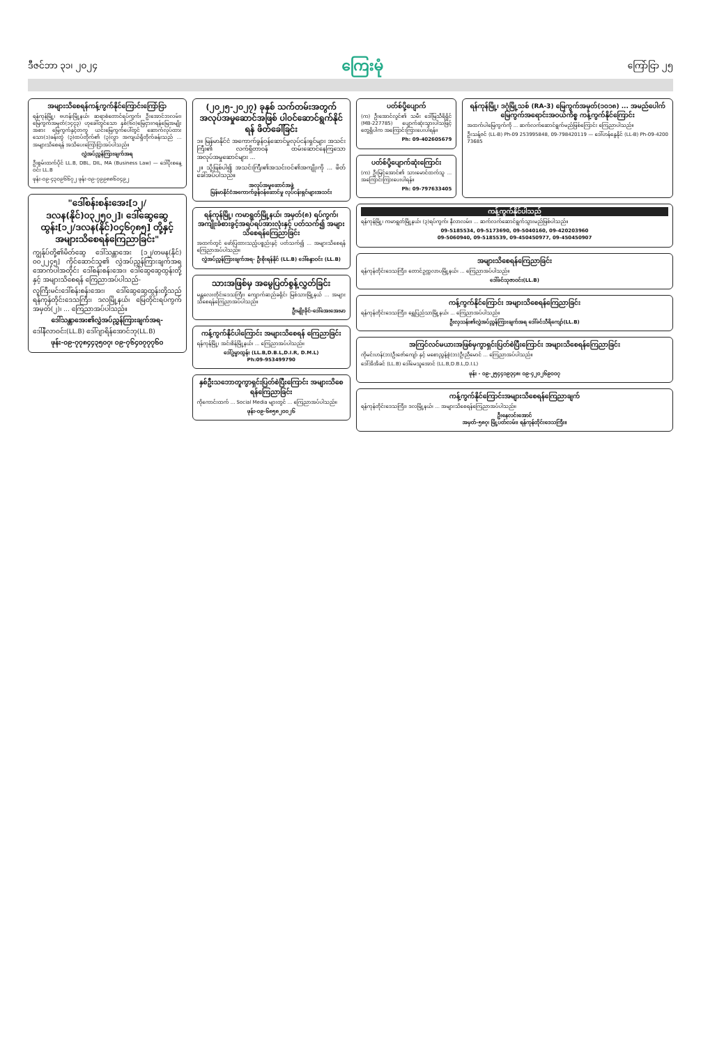ဒီဇင်ဘာ ၃၁၊ ၂၀၂၄ ကြေးမုံ ကြော်ငြာ ၂၅
အများသိစေရန်ကန့်ကွက်နိုင်ကြောင်းကြော်ငြာ
ရန်ကုန်မြို့၊ ဗဟန်းမြို့နယ်၊ ဆရာစံတောင်ရပ်ကွက်၊ ဦးအောင်ဘလမ်း၊ မြေကွက်အမှတ်(၁၄၄၃) ဟုခေါ်တွင်သော နှစ်(၆၀)မြေငှားဂရန်မြေအမျိုးအစား မြေကွက်နှင့်တကွ ယင်းမြေကွက်ပေါ်တွင် ဆောက်လုပ်ထားသော(၁)ခန်းတွဲ (၃)ထပ်တိုက်၏ (၃)လွှာ အကျယ်ရှိတိုက်ခန်းသည် ... အများသိစေရန် အသိပေးကြော်ငြာအပ်ပါသည်။
လွှဲအပ်ညွှန်ကြားချက်အရ
ဦးစွမ်းထက်ပိုင် LL.B, DBL, DIL, MA (Business Law) — ဒေါ်ပိုးစနေ့ဝင်း LL.B
ဖုန်း-၀၉-၄၃၀၉၆၆၇၂ ဖုန်း-၀၉-၇၉၉၈၈၆၀၄၉၂
"ဒေါ်စန်းစန်းအေး[၁၂/ဒလန(နိုင်)၀၃၂၅၀၂]၊ ဒေါ်ဆွေဆွေထွန်း[၁၂/ဒလန(နိုင်)၀၄၆၇၈၅] တို့နှင့် အများသိစေရန်ကြေညာခြင်း"
ကျွန်ုပ်တို့၏မိတ်ဆွေ ဒေါ်သန္တာအေး [၁၂/တမန(နိုင်) ၀၀၂၂၄၅] ကိုင်ဆောင်သူ၏ လွှဲအပ်ညွှန်ကြားချက်အရ အောက်ပါအတိုင်း ဒေါ်စန်းစန်းအေး၊ ဒေါ်ဆွေဆွေထွန်းတို့နှင့် အများသိစေရန် ကြေညာအပ်ပါသည်-
လူကြီးမင်းဒေါ်စန်းစန်းအေး၊ ဒေါ်ဆွေဆွေထွန်းတို့သည် ရန်ကုန်တိုင်းဒေသကြီး၊ ဒလမြို့နယ်၊ မြေတိုင်းရပ်ကွက်အမှတ်(၂)၊ ... ကြေညာအပ်ပါသည်။
ဒေါ်သန္တာအေး၏လွှဲအပ်ညွှန်ကြားချက်အရ-
ဒေါ်နီလာဝင်း(LL.B) ဒေါ်ဂျာရိန်အောင်ဘု(LL.B)
ဖုန်း-၀၉-၇၇၈၄၄၃၅၀၇၊ ၀၉-၇၆၄၀၇၇၇၆၀
(၂၀၂၅-၂၀၂၇) ခုနှစ် သက်တမ်းအတွက် အလုပ်အမှုဆောင်အဖြစ် ပါဝင်ဆောင်ရွက်နိုင်ရန် ဖိတ်ခေါ်ခြင်း
၁။ မြန်မာနိုင်ငံ အကောက်ခွန်ဝန်ဆောင်မှုလုပ်ငန်းရှင်များ အသင်းကြီး၏ လက်ရှိတာဝန် ထမ်းဆောင်နေကြသော အလုပ်အမှုဆောင်များ ...
၂။ သို့ဖြစ်ပါ၍ အသင်းကြီး၏အသင်းဝင်၏အကျိုးကို ... ဖိတ်ခေါ်အပ်ပါသည်။
အလုပ်အမှုဆောင်အဖွဲ့
မြန်မာနိုင်ငံအကောက်ခွန်ဝန်ဆောင်မှု လုပ်ငန်းရှင်များအသင်း
ရန်ကုန်မြို့၊ ကမာရွတ်မြို့နယ်၊ အမှတ်(၈) ရပ်ကွက်၊ အကျိုးခံစားခွင့်အရပ်ရပ်အားလုံးနှင့် ပတ်သက်၍ အများသိစေရန်ကြေညာခြင်း
အထက်တွင် ဖော်ပြထားသည့်ပစ္စည်းနှင့် ပတ်သက်၍ ... အများသိစေရန် ကြေညာအပ်ပါသည်။
လွှဲအပ်ညွှန်ကြားချက်အရ- ဦးစိုးရန်နိုင် (LL.B) ဒေါ်စန္ဒာဝင်း (LL.B)
သားအဖြစ်မှ အမွေပြတ်စွန့်လွှတ်ခြင်း
မန္တလေးတိုင်းဒေသကြီး၊ ကျောက်ဆည်ခရိုင်၊ မြစ်သားမြို့နယ် ... အများသိစေရန်ကြေညာအပ်ပါသည်။
ဦးမျိုးခိုင်-ဒေါ်အေးအေးမာ
ကန့်ကွက်နိုင်ပါကြောင်း အများသိစေရန် ကြေညာခြင်း
ရန်ကုန်မြို့၊ အင်းစိန်မြို့နယ်၊ ... ကြေညာအပ်ပါသည်။
ဒေါ်ဥမ္မာထွန်း (LL.B,D.B.L,D.I.R, D.M.L)
Ph:09-953499790
နှစ်ဦးသဘောတူကွာရှင်းပြတ်စဲပြီးကြောင်း အများသိစေရန်ကြေညာခြင်း
ကိုကောင်းထက် ... Social Media များတွင် ... ကြေညာအပ်ပါသည်။
ဖုန်း-၀၉-၆၈၅၈၂၀၀၂၆
ပတ်စ်ပို့ပျောက်
(က) ဦးအောင်လွင်၏ သမီး ဒေါ်မြသီရိရိုင် (MB-227785) ပျောက်ဆုံးသွားပါသဖြင့် တွေ့ရှိပါက အကြောင်းကြားပေးပါရန်။
Ph: 09-402605679
ပတ်စ်ပို့ပျောက်ဆုံးကြောင်း
(က) ဦးမြင့်အောင်၏ သားမောင်ထက်သူ ... အကြောင်းကြားပေးပါရန်။
Ph: 09-797633405
ရန်ကုန်မြို့၊ ဒဂုံမြို့သစ် (RA-3) မြေကွက်အမှတ်(၁၀၁၈) ... အမည်ပေါက်မြေကွက်အရောင်းအဝယ်ကိစ္စ ကန့်ကွက်နိုင်ကြောင်း
အထက်ပါမြေကွက်ကို ... ဆက်လက်ဆောင်ရွက်မည်ဖြစ်ကြောင်း ကြေညာပါသည်။
ဦးသန့်ဇင် (LL-B) Ph-09 253995848, 09-798420119 — ဒေါ်ဟန်နွေနိုင် (LL-B) Ph-09-4200 73685
ကန့်ကွက်နိုင်ပါသည်
ရန်ကုန်မြို့၊ ကမာရွတ်မြို့နယ်၊ (၃)ရပ်ကွက်၊ နီလာလမ်း၊ ... ဆက်လက်ဆောင်ရွက်သွားမည်ဖြစ်ပါသည်။
09-5185534, 09-5173690, 09-5040160, 09-420203960
09-5060940, 09-5185539, 09-450450977, 09-450450907
အများသိစေရန်ကြေညာခြင်း
ရန်ကုန်တိုင်းဒေသကြီး၊ တောင်ဥက္ကလာပမြို့နယ်၊ ... ကြေညာအပ်ပါသည်။
ဒေါ်ခင်သုဇာဝင်း(LL.B)
ကန့်ကွက်နိုင်ကြောင်း အများသိစေရန်ကြေညာခြင်း
ရန်ကုန်တိုင်းဒေသကြီး၊ ရွှေပြည်သာမြို့နယ်၊ ... ကြေညာအပ်ပါသည်။
ဦးလှသန်း၏လွှဲအပ်ညွှန်ကြားချက်အရ ဒေါ်ခင်သီရိကျော်(LL.B)
အကြင်လင်မယားအဖြစ်မှကွာရှင်းပြတ်စဲပြီးကြောင်း အများသိစေရန်ကြေညာခြင်း
ကိုမင်းဟန်(ဘ)ဦးဇော်ကျော် နှင့် မစောညွှန့်စုံ(ဘ)ဦးညီမောင် ... ကြေညာအပ်ပါသည်။
ဒေါ်အိအိခင် (LL.B) ဒေါ်မေသူအောင် (LL.B,D.B.L,D.I.L)
ဖုန်း - ၀၉-၂၅၄၄၁၉၃၄၈၊ ၀၉-၄၂၀၂၆၉၀၀၇
ကန့်ကွက်နိုင်ကြောင်းအများသိစေရန်ကြေညာချက်
ရန်ကုန်တိုင်းဒေသကြီး၊ ဒလမြို့နယ်၊ ... အများသိစေရန်ကြေညာအပ်ပါသည်။
ဦးနေလင်းအောင်
အမှတ်-၅၈၇၊ မြို့ပတ်လမ်း၊ ရန်ကုန်တိုင်းဒေသကြီး။